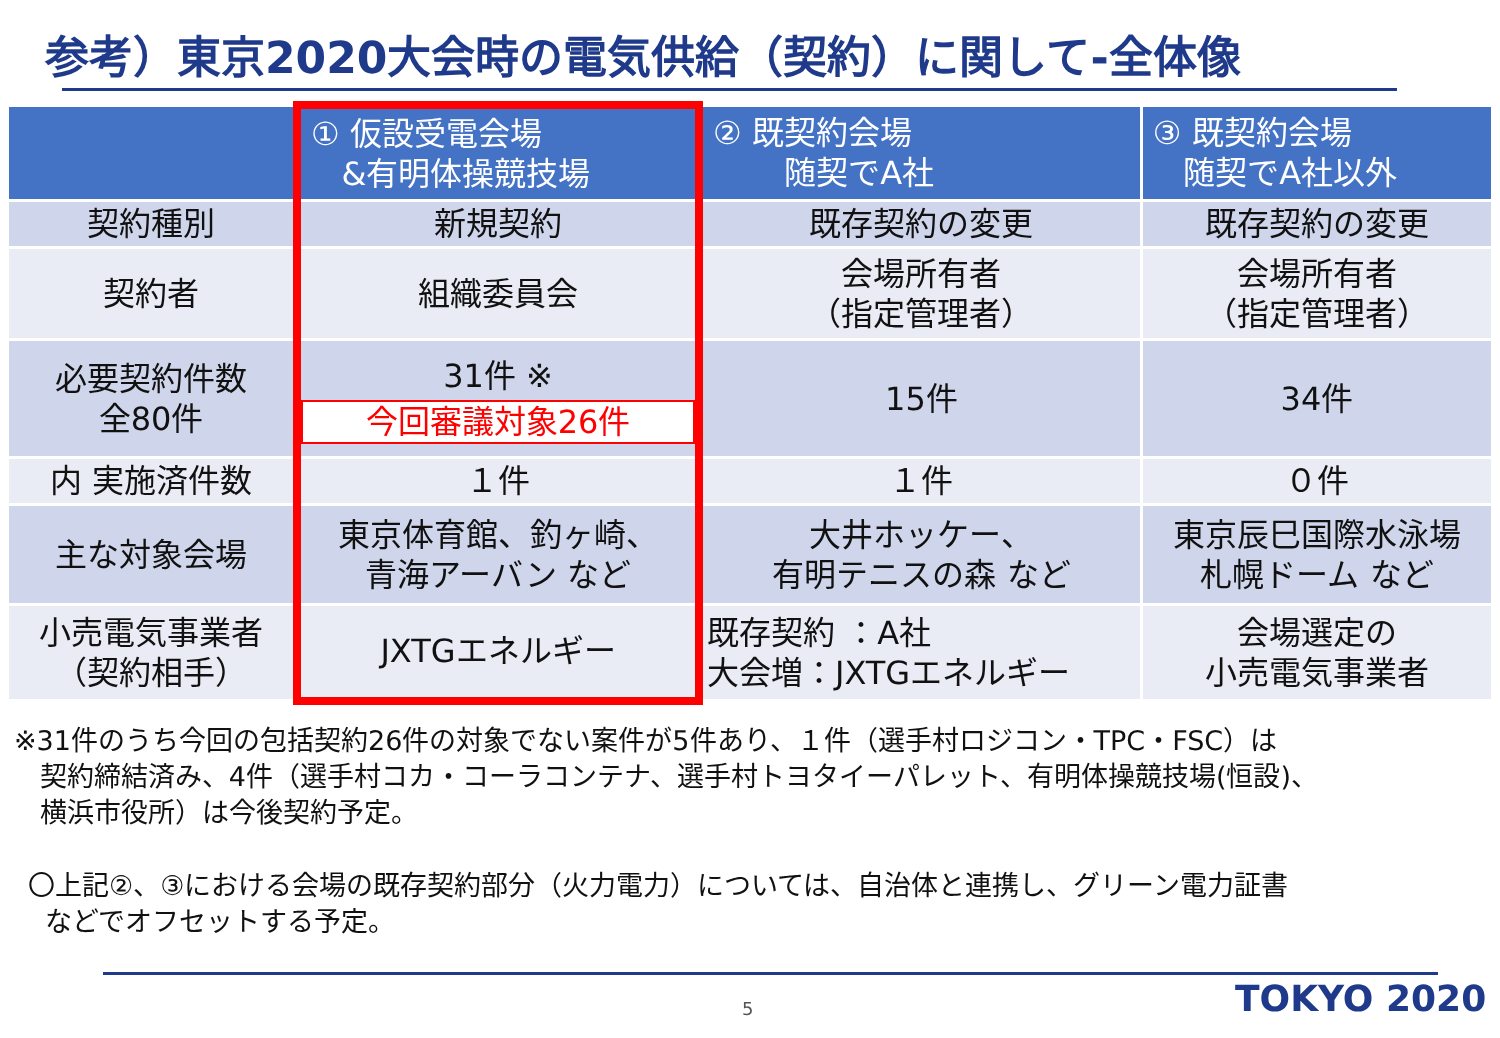参考）東京2020大会時の電気供給（契約）に関して-全体像
| | ① 仮設受電会場 &有明体操競技場 | ② 既契約会場 随契でA社 | ③ 既契約会場 随契でA社以外 |
| --- | --- | --- | --- |
| 契約種別 | 新規契約 | 既存契約の変更 | 既存契約の変更 |
| 契約者 | 組織委員会 | 会場所有者 （指定管理者） | 会場所有者 （指定管理者） |
| 必要契約件数 全80件 | 31件 ※ 今回審議対象26件 | 15件 | 34件 |
| 内 実施済件数 | １件 | １件 | ０件 |
| 主な対象会場 | 東京体育館、釣ヶ崎、 青海アーバン など | 大井ホッケー、 有明テニスの森 など | 東京辰巳国際水泳場 札幌ドーム など |
| 小売電気事業者 （契約相手） | JXTGエネルギー | 既存契約 ：A社 大会増：JXTGエネルギー | 会場選定の 小売電気事業者 |
※31件のうち今回の包括契約26件の対象でない案件が5件あり、１件（選手村ロジコン・TPC・FSC）は
契約締結済み、4件（選手村コカ・コーラコンテナ、選手村トヨタイーパレット、有明体操競技場(恒設)、
横浜市役所）は今後契約予定。
〇上記②、③における会場の既存契約部分（火力電力）については、自治体と連携し、グリーン電力証書
などでオフセットする予定。
5 TOKYO 2020